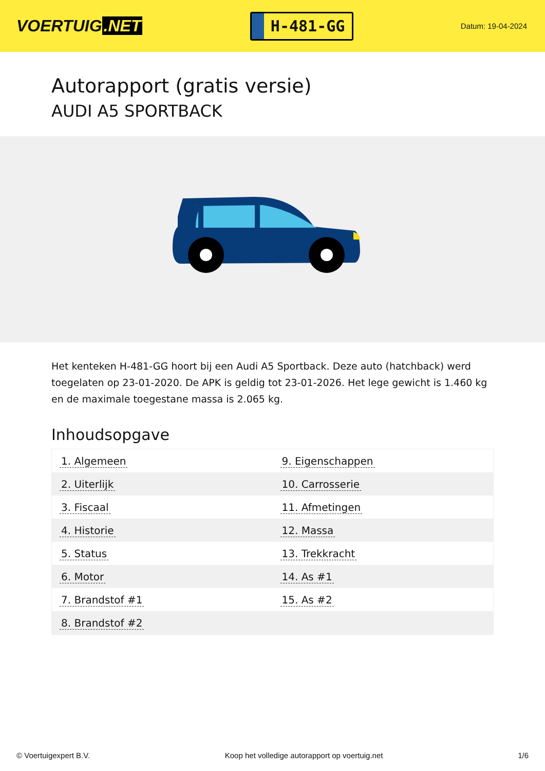VOERTUIG.NET
H-481-GG
Datum: 19-04-2024
Autorapport (gratis versie)
AUDI A5 SPORTBACK
Het kenteken H-481-GG hoort bij een Audi A5 Sportback. Deze auto (hatchback) werd toegelaten op 23-01-2020. De APK is geldig tot 23-01-2026. Het lege gewicht is 1.460 kg en de maximale toegestane massa is 2.065 kg.
Inhoudsopgave
| 1. Algemeen | 9. Eigenschappen |
| 2. Uiterlijk | 10. Carrosserie |
| 3. Fiscaal | 11. Afmetingen |
| 4. Historie | 12. Massa |
| 5. Status | 13. Trekkracht |
| 6. Motor | 14. As #1 |
| 7. Brandstof #1 | 15. As #2 |
| 8. Brandstof #2 | |
© Voertuigexpert B.V. Koop het volledige autorapport op voertuig.net 1/6